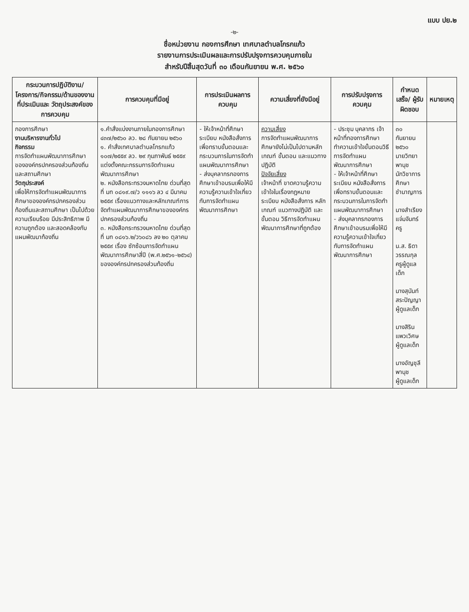แบบ ปย.๒
-๒-
ชื่อหน่วยงาน กองการศึกษา เทศบาลตำบลโกรกแก้ว
รายงานการประเมินผลและการปรับปรุงการควบคุมภายใน
สำหรับปีสิ้นสุดวันที่ ๓๐ เดือนกันยายน พ.ศ. ๒๕๖๐
| กระบวนการปฏิบัติงาน/ โครงการ/กิจกรรม/ด้านของงานที่ประเมินและ วัตถุประสงค์ของการควบคุม | การควบคุมที่มีอยู่ | การประเมินผลการควบคุม | ความเสี่ยงที่ยังมีอยู่ | การปรับปรุงการควบคุม | กำหนดเสร็จ/ ผู้รับผิดชอบ | หมายเหตุ |
| --- | --- | --- | --- | --- | --- | --- |
| กองการศึกษา งานบริหารงานทั่วไป กิจกรรม การจัดทำแผนพัฒนาการศึกษาขององค์กรปกครองส่วนท้องถิ่นและสถานศึกษา วัตถุประสงค์ เพื่อให้การจัดทำแผนพัฒนาการศึกษาขององค์กรปกครองส่วนท้องถิ่นและสถานศึกษา เป็นไปด้วยความเรียบร้อย มีประสิทธิภาพ มีความถูกต้อง และสอดคล้องกับแผนพัฒนาท้องถิ่น | ๑.คำสั่งแบ่งงานภายในกองการศึกษา ๔๓๗/๒๕๖๐ ลว. ๒๘ กันยายน ๒๕๖๐ ๑. คำสั่งเทศบาลตำบลโกรกแก้ว ๑๐๗/๒๕๕๙ ลว. ๒๙ กุมภาพันธ์ ๒๕๕๙ แต่งตั้งคณะกรรมการจัดทำแผนพัฒนาการศึกษา ๒. หนังสือกระทรวงมหาดไทย ด่วนที่สุด ที่ มท ๐๘๑๙.๗/ว ๑๑๑๖ ลว ๔ มีนาคม ๒๕๕๙ เรื่องแนวทางและหลักเกณฑ์การจัดทำแผนพัฒนาการศึกษาขององค์กรปกครองส่วนท้องถิ่น ๓. หนังสือกระทรวงมหาดไทย ด่วนที่สุด ที่ มท ๐๘๑๖.๒/ว๖๐๘๖ ลง ๒๐ ตุลาคม ๒๕๕๙ เรื่อง ซักซ้อมการจัดทำแผนพัฒนาการศึกษาสี่ปี (พ.ศ.๒๕๖๑-๒๕๖๔) ขององค์กรปกครองส่วนท้องถิ่น | - ให้เจ้าหน้าที่ศึกษาระเบียบ หนังสือสั่งการ เพื่อทราบขั้นตอนและกระบวนการในการจัดทำแผนพัฒนาการศึกษา - ส่งบุคลากรกองการศึกษาเข้าอบรมเพื่อให้มีความรู้ความเข้าใจเกี่ยวกับการจัดทำแผนพัฒนาการศึกษา | ความเสี่ยง การจัดทำแผนพัฒนาการศึกษายังไม่เป็นไปตามหลักเกณฑ์ ขั้นตอน และแนวทางปฏิบัติ ปัจจัยเสี่ยง เจ้าหน้าที่ ขาดความรู้ความเข้าใจในเรื่องกฎหมาย ระเบียบ หนังสือสั่งการ หลักเกณฑ์ แนวทางปฏิบัติ และขั้นตอน วิธีการจัดทำแผนพัฒนาการศึกษาที่ถูกต้อง | - ประชุม บุคลากร เจ้าหน้าที่กองการศึกษา ทำความเข้าใจขั้นตอนวิธีการจัดทำแผนพัฒนาการศึกษา - ให้เจ้าหน้าที่ศึกษาระเบียบ หนังสือสั่งการ เพื่อทราบขั้นตอนและกระบวนการในการจัดทำแผนพัฒนาการศึกษา - ส่งบุคลากรกองการศึกษาเข้าอบรมเพื่อให้มีความรู้ความเข้าใจเกี่ยวกับการจัดทำแผนพัฒนาการศึกษา | ๓๐ กันยายน ๒๕๖๐ นายวิทยา พานุช นักวิชาการศึกษาชำนาญการ นางสำเรียง แจ่มจันทร์ ครู น.ส. ธิดา วรรณกุล ครูผู้ดูแลเด็ก นางสุนันท์ สระปัญญา ผู้ดูแลเด็ก นางสิริน แพวเวิศษ ผู้ดูแลเด็ก นางอัญชุลี พานุช ผู้ดูแลเด็ก | |